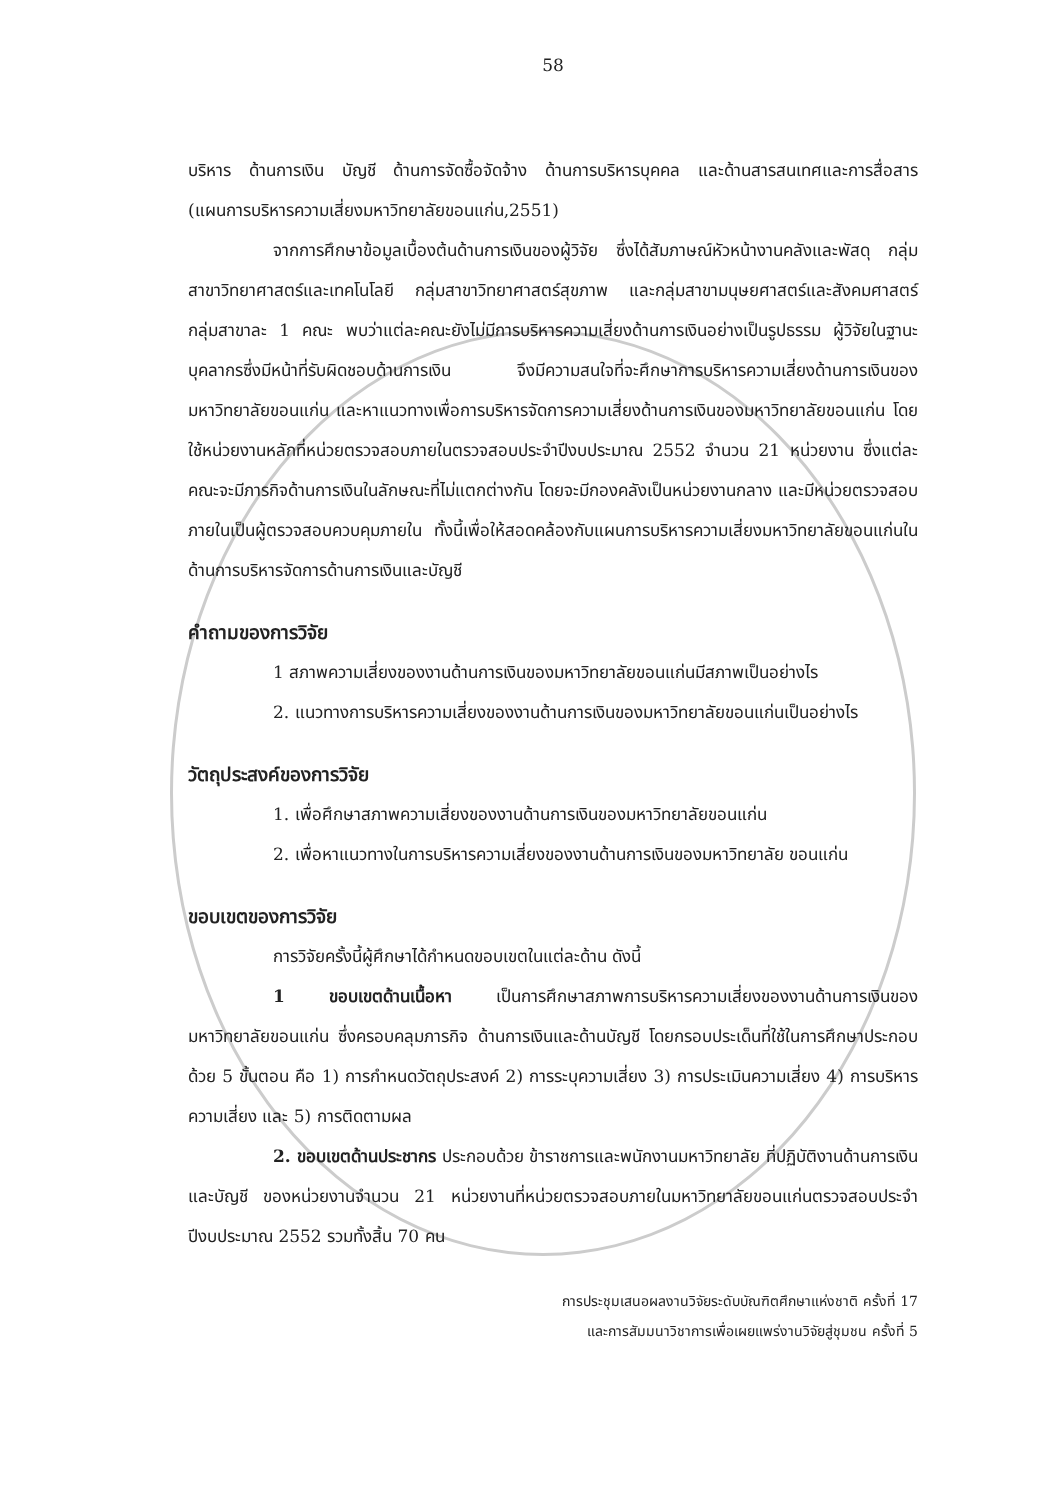58
บริหาร ด้านการเงิน บัญชี ด้านการจัดซื้อจัดจ้าง ด้านการบริหารบุคคล และด้านสารสนเทศและการสื่อสาร (แผนการบริหารความเสี่ยงมหาวิทยาลัยขอนแก่น,2551)
จากการศึกษาข้อมูลเบื้องต้นด้านการเงินของผู้วิจัย ซึ่งได้สัมภาษณ์หัวหน้างานคลังและพัสดุ กลุ่มสาขาวิทยาศาสตร์และเทคโนโลยี กลุ่มสาขาวิทยาศาสตร์สุขภาพ และกลุ่มสาขามนุษยศาสตร์และสังคมศาสตร์ กลุ่มสาขาละ 1 คณะ พบว่าแต่ละคณะยังไม่มีการบริหารความเสี่ยงด้านการเงินอย่างเป็นรูปธรรม ผู้วิจัยในฐานะบุคลากรซึ่งมีหน้าที่รับผิดชอบด้านการเงิน จึงมีความสนใจที่จะศึกษาการบริหารความเสี่ยงด้านการเงินของมหาวิทยาลัยขอนแก่น และหาแนวทางเพื่อการบริหารจัดการความเสี่ยงด้านการเงินของมหาวิทยาลัยขอนแก่น โดยใช้หน่วยงานหลักที่หน่วยตรวจสอบภายในตรวจสอบประจำปีงบประมาณ 2552 จำนวน 21 หน่วยงาน ซึ่งแต่ละคณะจะมีภารกิจด้านการเงินในลักษณะที่ไม่แตกต่างกัน โดยจะมีกองคลังเป็นหน่วยงานกลาง และมีหน่วยตรวจสอบภายในเป็นผู้ตรวจสอบควบคุมภายใน ทั้งนี้เพื่อให้สอดคล้องกับแผนการบริหารความเสี่ยงมหาวิทยาลัยขอนแก่นในด้านการบริหารจัดการด้านการเงินและบัญชี
คำถามของการวิจัย
1 สภาพความเสี่ยงของงานด้านการเงินของมหาวิทยาลัยขอนแก่นมีสภาพเป็นอย่างไร
2. แนวทางการบริหารความเสี่ยงของงานด้านการเงินของมหาวิทยาลัยขอนแก่นเป็นอย่างไร
วัตถุประสงค์ของการวิจัย
1. เพื่อศึกษาสภาพความเสี่ยงของงานด้านการเงินของมหาวิทยาลัยขอนแก่น
2. เพื่อหาแนวทางในการบริหารความเสี่ยงของงานด้านการเงินของมหาวิทยาลัย ขอนแก่น
ขอบเขตของการวิจัย
การวิจัยครั้งนี้ผู้ศึกษาได้กำหนดขอบเขตในแต่ละด้าน ดังนี้
1 ขอบเขตด้านเนื้อหา เป็นการศึกษาสภาพการบริหารความเสี่ยงของงานด้านการเงินของมหาวิทยาลัยขอนแก่น ซึ่งครอบคลุมภารกิจ ด้านการเงินและด้านบัญชี โดยกรอบประเด็นที่ใช้ในการศึกษาประกอบด้วย 5 ขั้นตอน คือ 1) การกำหนดวัตถุประสงค์ 2) การระบุความเสี่ยง 3) การประเมินความเสี่ยง 4) การบริหารความเสี่ยง และ 5) การติดตามผล
2. ขอบเขตด้านประชากร ประกอบด้วย ข้าราชการและพนักงานมหาวิทยาลัย ที่ปฏิบัติงานด้านการเงินและบัญชี ของหน่วยงานจำนวน 21 หน่วยงานที่หน่วยตรวจสอบภายในมหาวิทยาลัยขอนแก่นตรวจสอบประจำปีงบประมาณ 2552 รวมทั้งสิ้น 70 คน
การประชุมเสนอผลงานวิจัยระดับบัณฑิตศึกษาแห่งชาติ ครั้งที่ 17
และการสัมมนาวิชาการเพื่อเผยแพร่งานวิจัยสู่ชุมชน ครั้งที่ 5